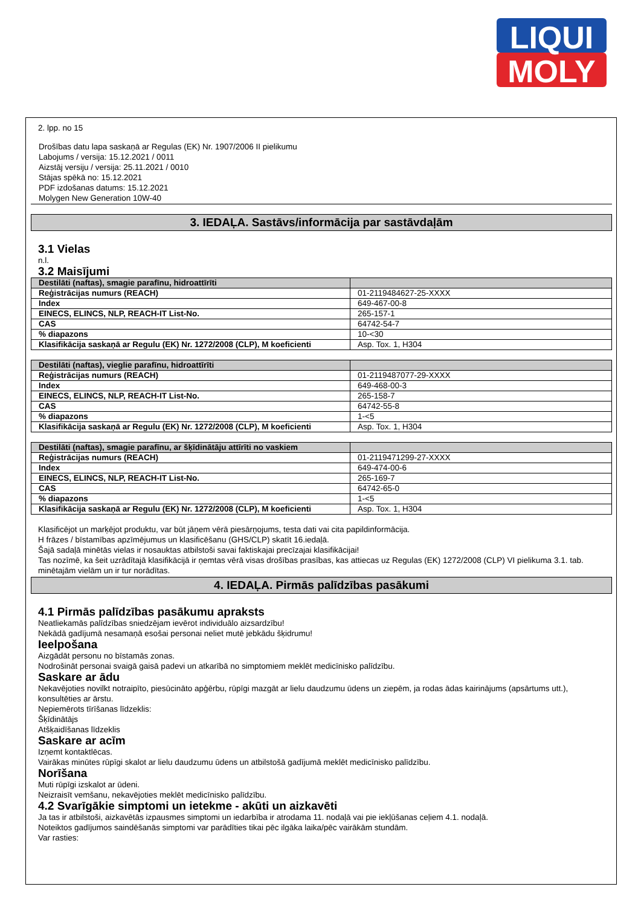LIQUI
MOLY
2. lpp. no 15
Drošības datu lapa saskaņā ar Regulas (EK) Nr. 1907/2006 II pielikumu
Labojums / versija: 15.12.2021 / 0011
Aizstāj versiju / versija: 25.11.2021 / 0010
Stājas spēkā no: 15.12.2021
PDF izdošanas datums: 15.12.2021
Molygen New Generation 10W-40
3. IEDAĻA. Sastāvs/informācija par sastāvdaļām
3.1 Vielas
n.l.
3.2 Maisījumi
| Destilāti (naftas), smagie parafīnu, hidroattīrīti | |
| Reģistrācijas numurs (REACH) | 01-2119484627-25-XXXX |
| Index | 649-467-00-8 |
| EINECS, ELINCS, NLP, REACH-IT List-No. | 265-157-1 |
| CAS | 64742-54-7 |
| % diapazons | 10-<30 |
| Klasifikācija saskaņā ar Regulu (EK) Nr. 1272/2008 (CLP), M koeficienti | Asp. Tox. 1, H304 |
| Destilāti (naftas), vieglie parafīnu, hidroattīrīti | |
| Reģistrācijas numurs (REACH) | 01-2119487077-29-XXXX |
| Index | 649-468-00-3 |
| EINECS, ELINCS, NLP, REACH-IT List-No. | 265-158-7 |
| CAS | 64742-55-8 |
| % diapazons | 1-<5 |
| Klasifikācija saskaņā ar Regulu (EK) Nr. 1272/2008 (CLP), M koeficienti | Asp. Tox. 1, H304 |
| Destilāti (naftas), smagie parafīnu, ar šķīdinātāju attīrīti no vaskiem | |
| Reģistrācijas numurs (REACH) | 01-2119471299-27-XXXX |
| Index | 649-474-00-6 |
| EINECS, ELINCS, NLP, REACH-IT List-No. | 265-169-7 |
| CAS | 64742-65-0 |
| % diapazons | 1-<5 |
| Klasifikācija saskaņā ar Regulu (EK) Nr. 1272/2008 (CLP), M koeficienti | Asp. Tox. 1, H304 |
Klasificējot un marķējot produktu, var būt jāņem vērā piesārņojums, testa dati vai cita papildinformācija.
H frāzes / bīstamības apzīmējumus un klasificēšanu (GHS/CLP) skatīt 16.iedaļā.
Šajā sadaļā minētās vielas ir nosauktas atbilstoši savai faktiskajai precīzajai klasifikācijai!
Tas nozīmē, ka šeit uzrādītajā klasifikācijā ir ņemtas vērā visas drošības prasības, kas attiecas uz Regulas (EK) 1272/2008 (CLP) VI pielikuma 3.1. tab. minētajām vielām un ir tur norādītas.
4. IEDAĻA. Pirmās palīdzības pasākumi
4.1 Pirmās palīdzības pasākumu apraksts
Neatliekamās palīdzības sniedzējam ievērot individuālo aizsardzību!
Nekādā gadījumā nesamaņā esošai personai neliet mutē jebkādu šķidrumu!
Ieelpošana
Aizgādāt personu no bīstamās zonas.
Nodrošināt personai svaigā gaisā padevi un atkarībā no simptomiem meklēt medicīnisko palīdzību.
Saskare ar ādu
Nekavējoties novilkt notraipīto, piesūcināto apģērbu, rūpīgi mazgāt ar lielu daudzumu ūdens un ziepēm, ja rodas ādas kairinājums (apsārtums utt.), konsultēties ar ārstu.
Nepiemērots tīrīšanas līdzeklis:
Šķīdinātājs
Atšķaidīšanas līdzeklis
Saskare ar acīm
Izņemt kontaktlēcas.
Vairākas minūtes rūpīgi skalot ar lielu daudzumu ūdens un atbilstošā gadījumā meklēt medicīnisko palīdzību.
Norīšana
Muti rūpīgi izskalot ar ūdeni.
Neizraisīt vemšanu, nekavējoties meklēt medicīnisko palīdzību.
4.2 Svarīgākie simptomi un ietekme - akūti un aizkavēti
Ja tas ir atbilstoši, aizkavētās izpausmes simptomi un iedarbība ir atrodama 11. nodaļā vai pie iekļūšanas ceļiem 4.1. nodaļā.
Noteiktos gadījumos saindēšanās simptomi var parādīties tikai pēc ilgāka laika/pēc vairākām stundām.
Var rasties: